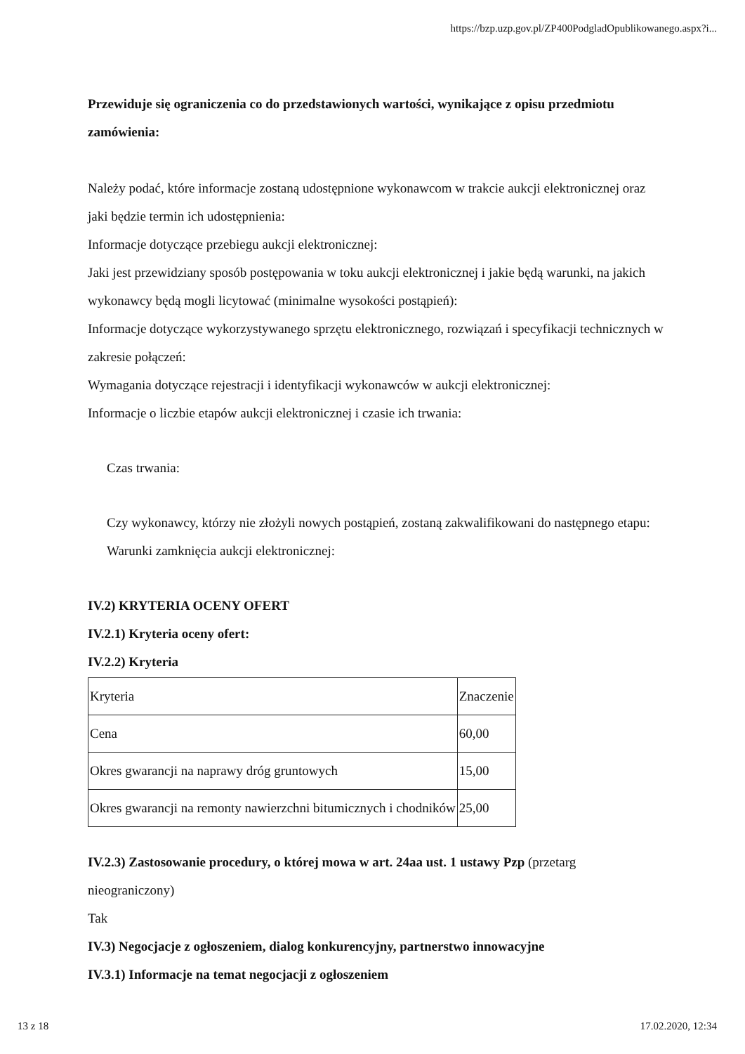https://bzp.uzp.gov.pl/ZP400PodgladOpublikowanego.aspx?i...
Przewiduje się ograniczenia co do przedstawionych wartości, wynikające z opisu przedmiotu zamówienia:
Należy podać, które informacje zostaną udostępnione wykonawcom w trakcie aukcji elektronicznej oraz jaki będzie termin ich udostępnienia:
Informacje dotyczące przebiegu aukcji elektronicznej:
Jaki jest przewidziany sposób postępowania w toku aukcji elektronicznej i jakie będą warunki, na jakich wykonawcy będą mogli licytować (minimalne wysokości postąpień):
Informacje dotyczące wykorzystywanego sprzętu elektronicznego, rozwiązań i specyfikacji technicznych w zakresie połączeń:
Wymagania dotyczące rejestracji i identyfikacji wykonawców w aukcji elektronicznej:
Informacje o liczbie etapów aukcji elektronicznej i czasie ich trwania:
Czas trwania:
Czy wykonawcy, którzy nie złożyli nowych postąpień, zostaną zakwalifikowani do następnego etapu:
Warunki zamknięcia aukcji elektronicznej:
IV.2) KRYTERIA OCENY OFERT
IV.2.1) Kryteria oceny ofert:
IV.2.2) Kryteria
| Kryteria | Znaczenie |
| Cena | 60,00 |
| Okres gwarancji na naprawy dróg gruntowych | 15,00 |
| Okres gwarancji na remonty nawierzchni bitumicznych i chodników | 25,00 |
IV.2.3) Zastosowanie procedury, o której mowa w art. 24aa ust. 1 ustawy Pzp (przetarg nieograniczony)
Tak
IV.3) Negocjacje z ogłoszeniem, dialog konkurencyjny, partnerstwo innowacyjne
IV.3.1) Informacje na temat negocjacji z ogłoszeniem
13 z 18 17.02.2020, 12:34